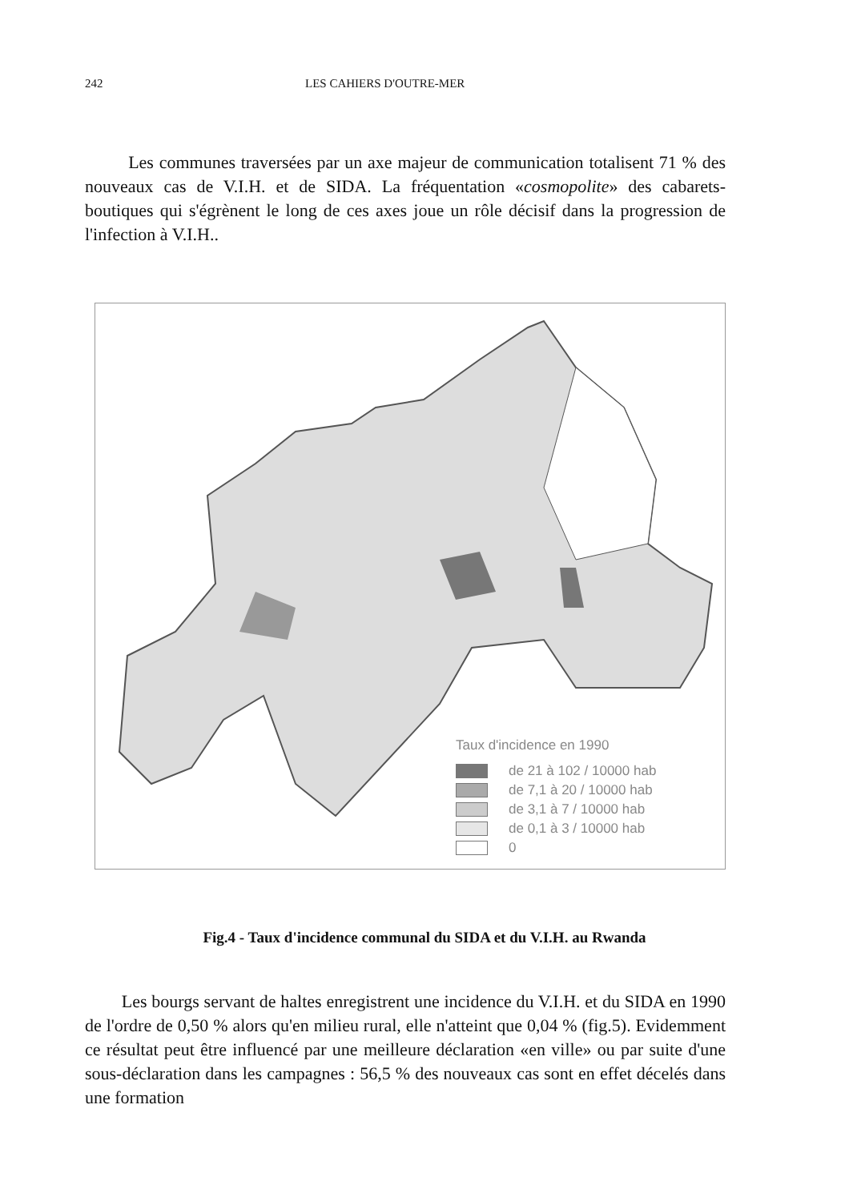242 LES CAHIERS D'OUTRE-MER
Les communes traversées par un axe majeur de communication totalisent 71 % des nouveaux cas de V.I.H. et de SIDA. La fréquentation «cosmopolite» des cabarets-boutiques qui s'égrènent le long de ces axes joue un rôle décisif dans la progression de l'infection à V.I.H..
Taux d'incidence en 1990
de 21 à 102 / 10000 hab
de 7,1 à 20 / 10000 hab
de 3,1 à 7 / 10000 hab
de 0,1 à 3 / 10000 hab
0
Fig.4 - Taux d'incidence communal du SIDA et du V.I.H. au Rwanda
Les bourgs servant de haltes enregistrent une incidence du V.I.H. et du SIDA en 1990 de l'ordre de 0,50 % alors qu'en milieu rural, elle n'atteint que 0,04 % (fig.5). Evidemment ce résultat peut être influencé par une meilleure déclaration «en ville» ou par suite d'une sous-déclaration dans les campagnes : 56,5 % des nouveaux cas sont en effet décelés dans une formation